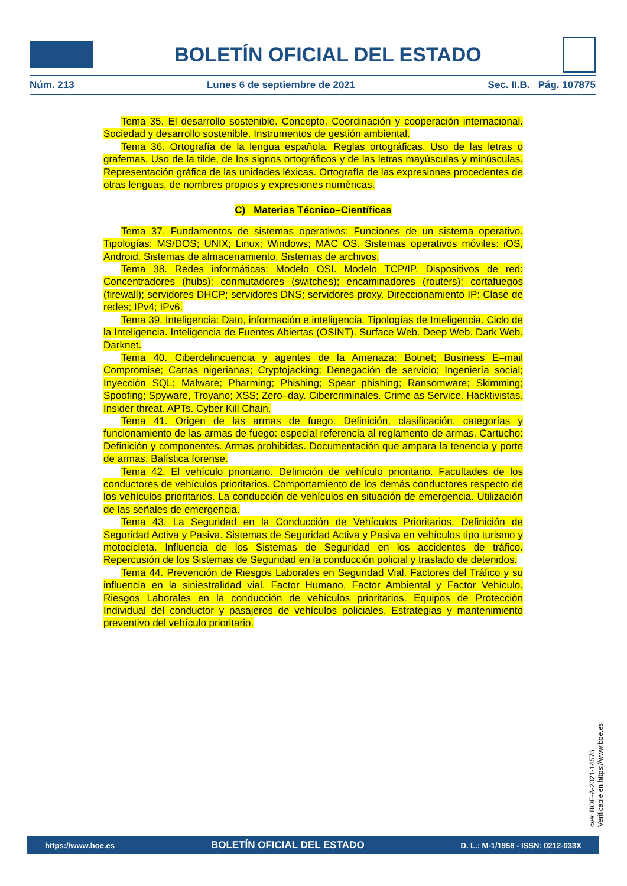BOLETÍN OFICIAL DEL ESTADO
Núm. 213 Lunes 6 de septiembre de 2021 Sec. II.B. Pág. 107875
Tema 35. El desarrollo sostenible. Concepto. Coordinación y cooperación internacional. Sociedad y desarrollo sostenible. Instrumentos de gestión ambiental.
Tema 36. Ortografía de la lengua española. Reglas ortográficas. Uso de las letras o grafemas. Uso de la tilde, de los signos ortográficos y de las letras mayúsculas y minúsculas. Representación gráfica de las unidades léxicas. Ortografía de las expresiones procedentes de otras lenguas, de nombres propios y expresiones numéricas.
C) Materias Técnico–Científicas
Tema 37. Fundamentos de sistemas operativos: Funciones de un sistema operativo. Tipologías: MS/DOS; UNIX; Linux; Windows; MAC OS. Sistemas operativos móviles: iOS, Android. Sistemas de almacenamiento. Sistemas de archivos.
Tema 38. Redes informáticas: Modelo OSI. Modelo TCP/IP. Dispositivos de red: Concentradores (hubs); conmutadores (switches); encaminadores (routers); cortafuegos (firewall); servidores DHCP; servidores DNS; servidores proxy. Direccionamiento IP: Clase de redes; IPv4; IPv6.
Tema 39. Inteligencia: Dato, información e inteligencia. Tipologías de Inteligencia. Ciclo de la Inteligencia. Inteligencia de Fuentes Abiertas (OSINT). Surface Web. Deep Web. Dark Web. Darknet.
Tema 40. Ciberdelincuencia y agentes de la Amenaza: Botnet; Business E–mail Compromise; Cartas nigerianas; Cryptojacking; Denegación de servicio; Ingeniería social; Inyección SQL; Malware; Pharming; Phishing; Spear phishing; Ransomware; Skimming; Spoofing; Spyware, Troyano; XSS; Zero–day. Cibercriminales. Crime as Service. Hacktivistas. Insider threat. APTs. Cyber Kill Chain.
Tema 41. Origen de las armas de fuego. Definición, clasificación, categorías y funcionamiento de las armas de fuego: especial referencia al reglamento de armas. Cartucho: Definición y componentes. Armas prohibidas. Documentación que ampara la tenencia y porte de armas. Balística forense.
Tema 42. El vehículo prioritario. Definición de vehículo prioritario. Facultades de los conductores de vehículos prioritarios. Comportamiento de los demás conductores respecto de los vehículos prioritarios. La conducción de vehículos en situación de emergencia. Utilización de las señales de emergencia.
Tema 43. La Seguridad en la Conducción de Vehículos Prioritarios. Definición de Seguridad Activa y Pasiva. Sistemas de Seguridad Activa y Pasiva en vehículos tipo turismo y motocicleta. Influencia de los Sistemas de Seguridad en los accidentes de tráfico. Repercusión de los Sistemas de Seguridad en la conducción policial y traslado de detenidos.
Tema 44. Prevención de Riesgos Laborales en Seguridad Vial. Factores del Tráfico y su influencia en la siniestralidad vial. Factor Humano, Factor Ambiental y Factor Vehículo. Riesgos Laborales en la conducción de vehículos prioritarios. Equipos de Protección Individual del conductor y pasajeros de vehículos policiales. Estrategias y mantenimiento preventivo del vehículo prioritario.
cve: BOE-A-2021-14576
Verificable en https://www.boe.es
https://www.boe.es BOLETÍN OFICIAL DEL ESTADO D. L.: M-1/1958 - ISSN: 0212-033X